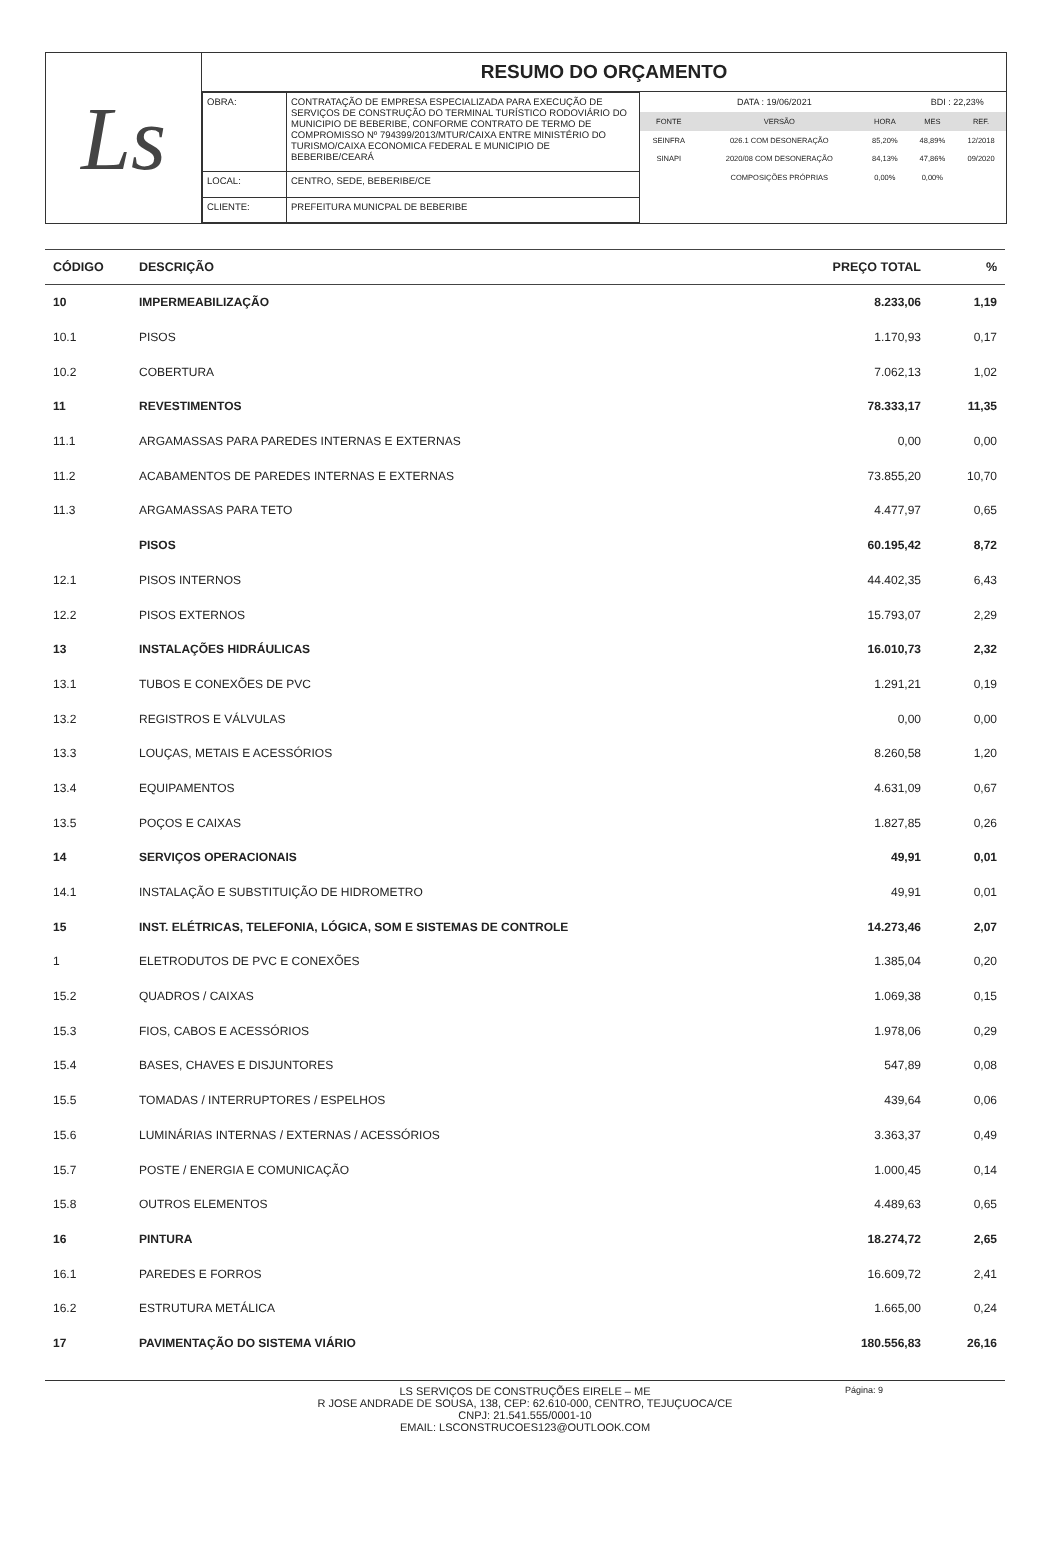Ls
RESUMO DO ORÇAMENTO
| OBRA: | CONTRATAÇÃO DE EMPRESA ESPECIALIZADA PARA EXECUÇÃO DE SERVIÇOS DE CONSTRUÇÃO DO TERMINAL TURÍSTICO RODOVIÁRIO DO MUNICIPIO DE BEBERIBE, CONFORME CONTRATO DE TERMO DE COMPROMISSO Nº 794399/2013/MTUR/CAIXA ENTRE MINISTÉRIO DO TURISMO/CAIXA ECONOMICA FEDERAL E MUNICIPIO DE BEBERIBE/CEARÁ |
| LOCAL: | CENTRO, SEDE, BEBERIBE/CE |
| CLIENTE: | PREFEITURA MUNICPAL DE BEBERIBE |
| DATA : 19/06/2021 | | | BDI : 22,23% | |
| FONTE | VERSÃO | HORA | MES | REF. |
| SEINFRA | 026.1 COM DESONERAÇÃO | 85,20% | 48,89% | 12/2018 |
| SINAPI | 2020/08 COM DESONERAÇÃO | 84,13% | 47,86% | 09/2020 |
| | COMPOSIÇÕES PRÓPRIAS | 0,00% | 0,00% | |
| CÓDIGO | DESCRIÇÃO | PREÇO TOTAL | % |
| --- | --- | --- | --- |
| 10 | IMPERMEABILIZAÇÃO | 8.233,06 | 1,19 |
| 10.1 | PISOS | 1.170,93 | 0,17 |
| 10.2 | COBERTURA | 7.062,13 | 1,02 |
| 11 | REVESTIMENTOS | 78.333,17 | 11,35 |
| 11.1 | ARGAMASSAS PARA PAREDES INTERNAS E EXTERNAS | 0,00 | 0,00 |
| 11.2 | ACABAMENTOS DE PAREDES INTERNAS E EXTERNAS | 73.855,20 | 10,70 |
| 11.3 | ARGAMASSAS PARA TETO | 4.477,97 | 0,65 |
| | PISOS | 60.195,42 | 8,72 |
| 12.1 | PISOS INTERNOS | 44.402,35 | 6,43 |
| 12.2 | PISOS EXTERNOS | 15.793,07 | 2,29 |
| 13 | INSTALAÇÕES HIDRÁULICAS | 16.010,73 | 2,32 |
| 13.1 | TUBOS E CONEXÕES DE PVC | 1.291,21 | 0,19 |
| 13.2 | REGISTROS E VÁLVULAS | 0,00 | 0,00 |
| 13.3 | LOUÇAS, METAIS E ACESSÓRIOS | 8.260,58 | 1,20 |
| 13.4 | EQUIPAMENTOS | 4.631,09 | 0,67 |
| 13.5 | POÇOS E CAIXAS | 1.827,85 | 0,26 |
| 14 | SERVIÇOS OPERACIONAIS | 49,91 | 0,01 |
| 14.1 | INSTALAÇÃO E SUBSTITUIÇÃO DE HIDROMETRO | 49,91 | 0,01 |
| 15 | INST. ELÉTRICAS, TELEFONIA, LÓGICA, SOM E SISTEMAS DE CONTROLE | 14.273,46 | 2,07 |
| 1 | ELETRODUTOS DE PVC E CONEXÕES | 1.385,04 | 0,20 |
| 15.2 | QUADROS / CAIXAS | 1.069,38 | 0,15 |
| 15.3 | FIOS, CABOS E ACESSÓRIOS | 1.978,06 | 0,29 |
| 15.4 | BASES, CHAVES E DISJUNTORES | 547,89 | 0,08 |
| 15.5 | TOMADAS / INTERRUPTORES / ESPELHOS | 439,64 | 0,06 |
| 15.6 | LUMINÁRIAS INTERNAS / EXTERNAS / ACESSÓRIOS | 3.363,37 | 0,49 |
| 15.7 | POSTE / ENERGIA E COMUNICAÇÃO | 1.000,45 | 0,14 |
| 15.8 | OUTROS ELEMENTOS | 4.489,63 | 0,65 |
| 16 | PINTURA | 18.274,72 | 2,65 |
| 16.1 | PAREDES E FORROS | 16.609,72 | 2,41 |
| 16.2 | ESTRUTURA METÁLICA | 1.665,00 | 0,24 |
| 17 | PAVIMENTAÇÃO DO SISTEMA VIÁRIO | 180.556,83 | 26,16 |
LS SERVIÇOS DE CONSTRUÇÕES EIRELE – ME
R JOSE ANDRADE DE SOUSA, 138, CEP: 62.610-000, CENTRO, TEJUÇUOCA/CE
CNPJ: 21.541.555/0001-10
EMAIL: LSCONSTRUCOES123@OUTLOOK.COM
Página: 9